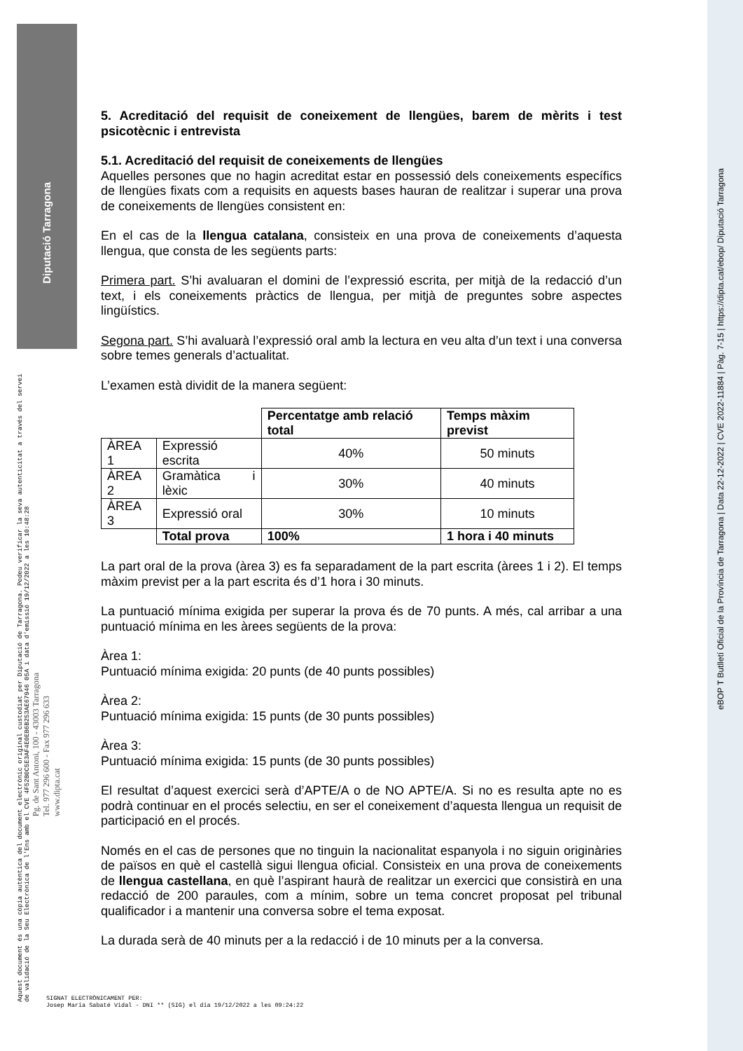5. Acreditació del requisit de coneixement de llengües, barem de mèrits i test psicotècnic i entrevista
5.1. Acreditació del requisit de coneixements de llengües
Aquelles persones que no hagin acreditat estar en possessió dels coneixements específics de llengües fixats com a requisits en aquests bases hauran de realitzar i superar una prova de coneixements de llengües consistent en:
En el cas de la llengua catalana, consisteix en una prova de coneixements d’aquesta llengua, que consta de les següents parts:
Primera part. S’hi avaluaran el domini de l’expressió escrita, per mitjà de la redacció d’un text, i els coneixements pràctics de llengua, per mitjà de preguntes sobre aspectes lingüístics.
Segona part. S’hi avaluarà l’expressió oral amb la lectura en veu alta d’un text i una conversa sobre temes generals d’actualitat.
L’examen està dividit de la manera següent:
| | | Percentatge amb relació total | Temps màxim previst |
| ÀREA 1 | Expressió escrita | 40% | 50 minuts |
| ÀREA 2 | Gramàtica i lèxic | 30% | 40 minuts |
| ÀREA 3 | Expressió oral | 30% | 10 minuts |
| | Total prova | 100% | 1 hora i 40 minuts |
La part oral de la prova (àrea 3) es fa separadament de la part escrita (àrees 1 i 2). El temps màxim previst per a la part escrita és d’1 hora i 30 minuts.
La puntuació mínima exigida per superar la prova és de 70 punts. A més, cal arribar a una puntuació mínima en les àrees següents de la prova:
Àrea 1:
Puntuació mínima exigida: 20 punts (de 40 punts possibles)
Àrea 2:
Puntuació mínima exigida: 15 punts (de 30 punts possibles)
Àrea 3:
Puntuació mínima exigida: 15 punts (de 30 punts possibles)
El resultat d’aquest exercici serà d’APTE/A o de NO APTE/A. Si no es resulta apte no es podrà continuar en el procés selectiu, en ser el coneixement d’aquesta llengua un requisit de participació en el procés.
Només en el cas de persones que no tinguin la nacionalitat espanyola i no siguin originàries de països en què el castellà sigui llengua oficial. Consisteix en una prova de coneixements de llengua castellana, en què l’aspirant haurà de realitzar un exercici que consistirà en una redacció de 200 paraules, com a mínim, sobre un tema concret proposat pel tribunal qualificador i a mantenir una conversa sobre el tema exposat.
La durada serà de 40 minuts per a la redacció i de 10 minuts per a la conversa.
Diputació Tarragona
Aquest document és una còpia autèntica del document electrònic original custodiat per Diputació de Tarragona. Podeu verificar la seva autenticitat a través del servei de validació de la Seu Electrònica de l'Ens amb el CVE 4F52B0C5E3AF4E0EB6B253AE67946 05A i data d'emissió 19/12/2022 a les 10:48:28
Pg. de Sant Antoni, 100 - 43003 Tarragona
Tel. 977 296 600 - Fax 977 296 633
www.dipta.cat
SIGNAT ELECTRÒNICAMENT PER:
Josep Maria Sabaté Vidal - DNI ** (SIG) el dia 19/12/2022 a les 09:24:22
eBOP T Butlletí Oficial de la Província de Tarragona | Data 22-12-2022 | CVE 2022-11884 | Pàg. 7-15 | https://dipta.cat/ebop/ Diputació Tarragona